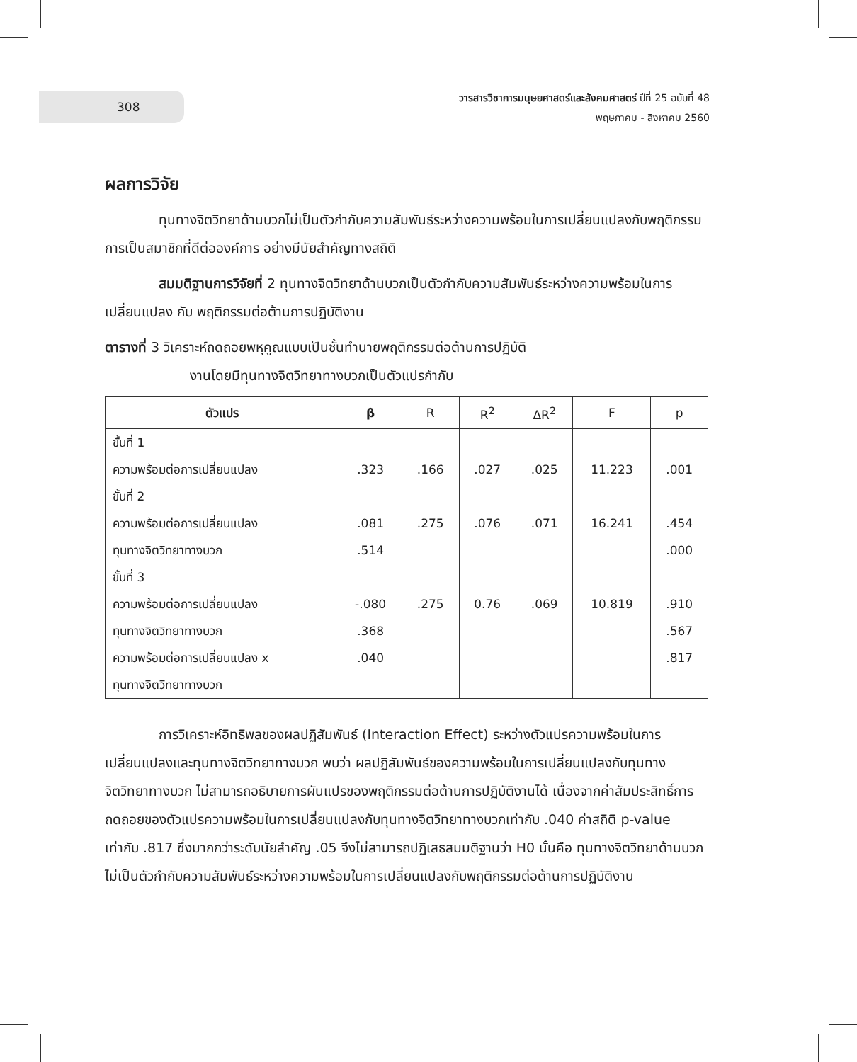308
วารสารวิชาการมนุษยศาสตร์และสังคมศาสตร์ ปีที่ 25 ฉบับที่ 48
พฤษภาคม - สิงหาคม 2560
ผลการวิจัย
ทุนทางจิตวิทยาด้านบวกไม่เป็นตัวกำกับความสัมพันธ์ระหว่างความพร้อมในการเปลี่ยนแปลงกับพฤติกรรมการเป็นสมาชิกที่ดีต่อองค์การ อย่างมีนัยสำคัญทางสถิติ
สมมติฐานการวิจัยที่ 2 ทุนทางจิตวิทยาด้านบวกเป็นตัวกำกับความสัมพันธ์ระหว่างความพร้อมในการเปลี่ยนแปลง กับ พฤติกรรมต่อต้านการปฏิบัติงาน
ตารางที่ 3 วิเคราะห์ถดถอยพหุคูณแบบเป็นชั้นทำนายพฤติกรรมต่อต้านการปฏิบัติ
งานโดยมีทุนทางจิตวิทยาทางบวกเป็นตัวแปรกำกับ
| ตัวแปร | β | R | R<sup>2</sup> | ΔR<sup>2</sup> | F | p |
| --- | --- | --- | --- | --- | --- | --- |
| ขั้นที่ 1 | | | | | | |
| ความพร้อมต่อการเปลี่ยนแปลง | .323 | .166 | .027 | .025 | 11.223 | .001 |
| ขั้นที่ 2 | | | | | | |
| ความพร้อมต่อการเปลี่ยนแปลง | .081 | .275 | .076 | .071 | 16.241 | .454 |
| ทุนทางจิตวิทยาทางบวก | .514 | | | | | .000 |
| ขั้นที่ 3 | | | | | | |
| ความพร้อมต่อการเปลี่ยนแปลง | -.080 | .275 | 0.76 | .069 | 10.819 | .910 |
| ทุนทางจิตวิทยาทางบวก | .368 | | | | | .567 |
| ความพร้อมต่อการเปลี่ยนแปลง x ทุนทางจิตวิทยาทางบวก | .040 | | | | | .817 |
การวิเคราะห์อิทธิพลของผลปฏิสัมพันธ์ (Interaction Effect) ระหว่างตัวแปรความพร้อมในการเปลี่ยนแปลงและทุนทางจิตวิทยาทางบวก พบว่า ผลปฏิสัมพันธ์ของความพร้อมในการเปลี่ยนแปลงกับทุนทางจิตวิทยาทางบวก ไม่สามารถอธิบายการผันแปรของพฤติกรรมต่อต้านการปฏิบัติงานได้ เนื่องจากค่าสัมประสิทธิ์การถดถอยของตัวแปรความพร้อมในการเปลี่ยนแปลงกับทุนทางจิตวิทยาทางบวกเท่ากับ .040 ค่าสถิติ p-value เท่ากับ .817 ซึ่งมากกว่าระดับนัยสำคัญ .05 จึงไม่สามารถปฏิเสธสมมติฐานว่า H0 นั้นคือ ทุนทางจิตวิทยาด้านบวกไม่เป็นตัวกำกับความสัมพันธ์ระหว่างความพร้อมในการเปลี่ยนแปลงกับพฤติกรรมต่อต้านการปฏิบัติงาน